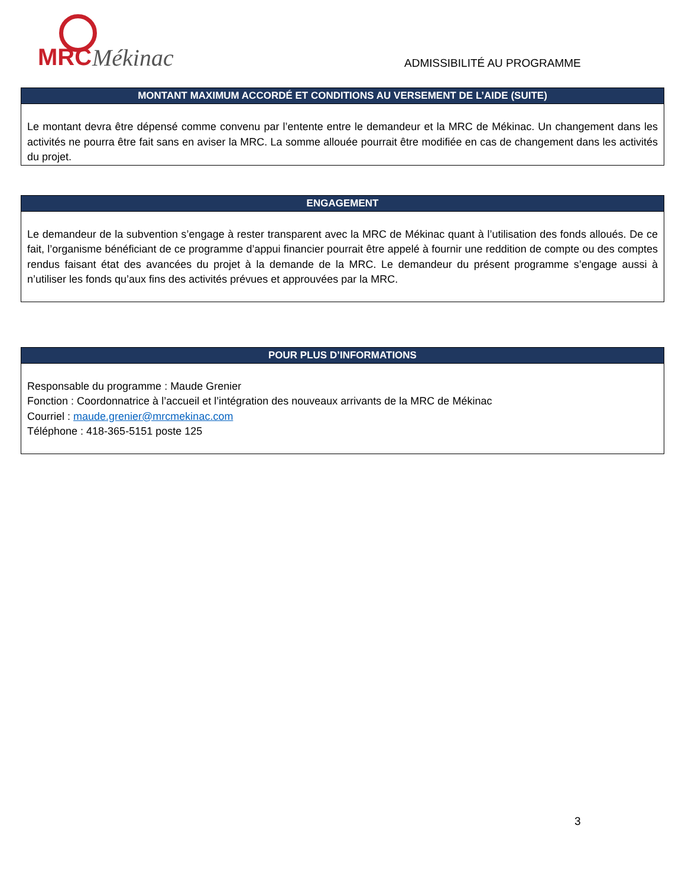MRC Mékinac
ADMISSIBILITÉ AU PROGRAMME
MONTANT MAXIMUM ACCORDÉ ET CONDITIONS AU VERSEMENT DE L’AIDE (SUITE)
Le montant devra être dépensé comme convenu par l’entente entre le demandeur et la MRC de Mékinac. Un changement dans les activités ne pourra être fait sans en aviser la MRC. La somme allouée pourrait être modifiée en cas de changement dans les activités du projet.
ENGAGEMENT
Le demandeur de la subvention s’engage à rester transparent avec la MRC de Mékinac quant à l’utilisation des fonds alloués. De ce fait, l’organisme bénéficiant de ce programme d’appui financier pourrait être appelé à fournir une reddition de compte ou des comptes rendus faisant état des avancées du projet à la demande de la MRC. Le demandeur du présent programme s’engage aussi à n’utiliser les fonds qu’aux fins des activités prévues et approuvées par la MRC.
POUR PLUS D’INFORMATIONS
Responsable du programme : Maude Grenier
Fonction : Coordonnatrice à l’accueil et l’intégration des nouveaux arrivants de la MRC de Mékinac
Courriel : maude.grenier@mrcmekinac.com
Téléphone : 418-365-5151 poste 125
3